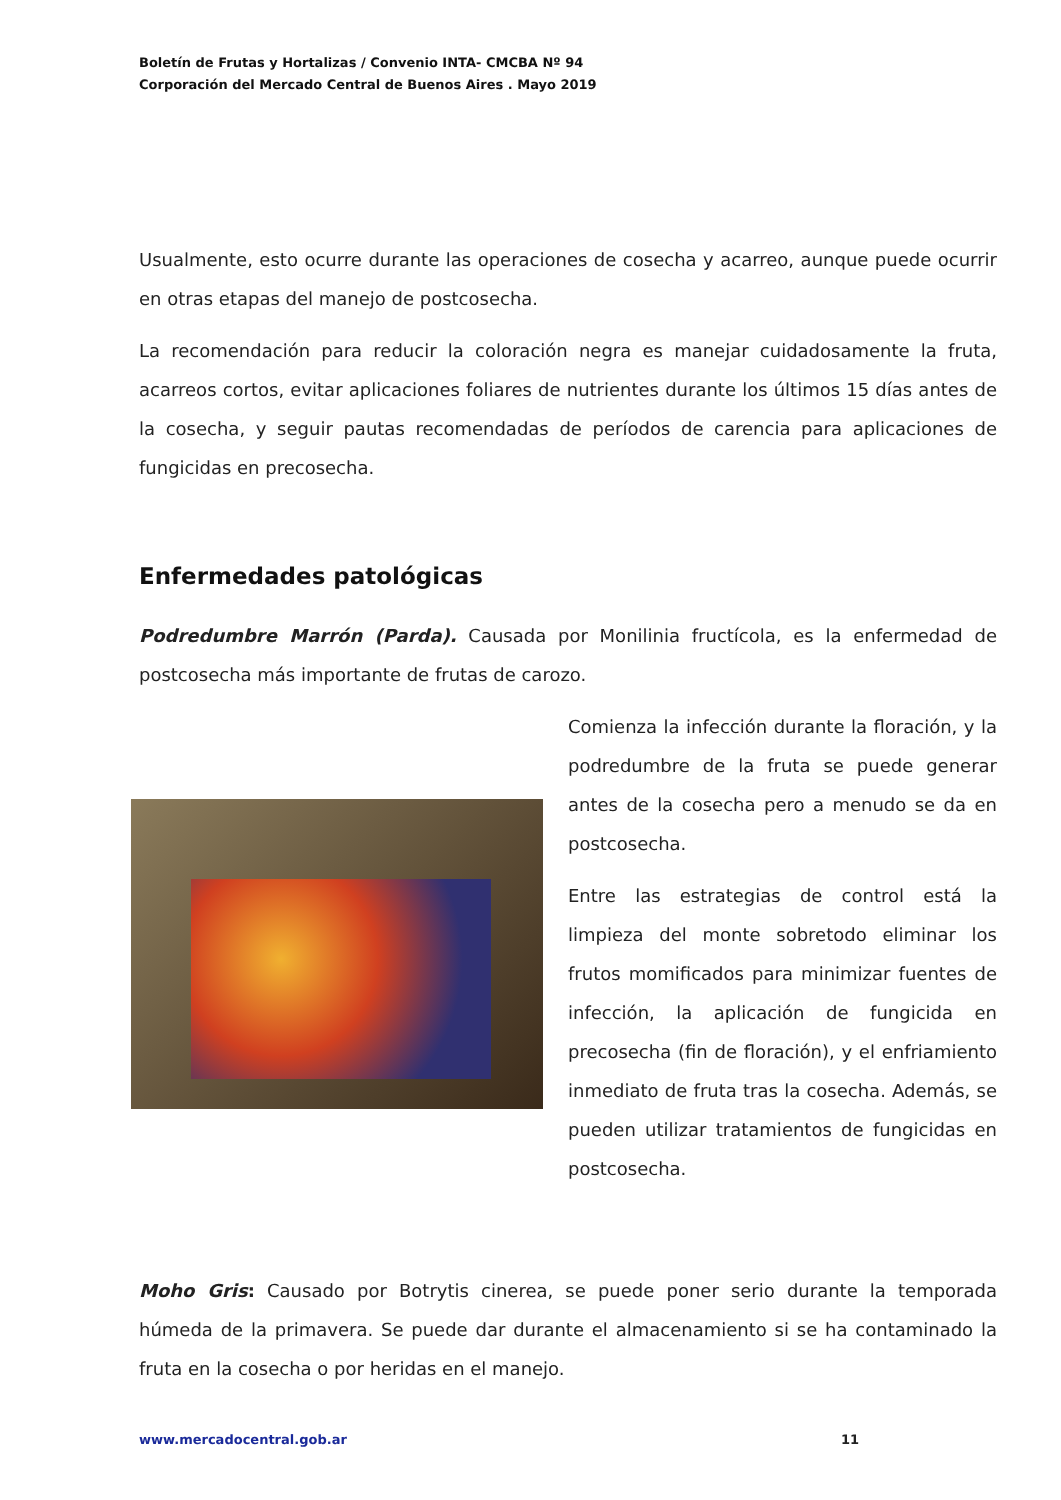Boletín de Frutas y Hortalizas / Convenio INTA- CMCBA Nº 94
Corporación del Mercado Central de Buenos Aires . Mayo 2019
Usualmente, esto ocurre durante las operaciones de cosecha y acarreo, aunque puede ocurrir en otras etapas del manejo de postcosecha.
La recomendación para reducir la coloración negra es manejar cuidadosamente la fruta, acarreos cortos, evitar aplicaciones foliares de nutrientes durante los últimos 15 días antes de la cosecha, y seguir pautas recomendadas de períodos de carencia para aplicaciones de fungicidas en precosecha.
Enfermedades patológicas
Podredumbre Marrón (Parda). Causada por Monilinia fructícola, es la enfermedad de postcosecha más importante de frutas de carozo.
Comienza la infección durante la floración, y la podredumbre de la fruta se puede generar antes de la cosecha pero a menudo se da en postcosecha.
Entre las estrategias de control está la limpieza del monte sobretodo eliminar los frutos momificados para minimizar fuentes de infección, la aplicación de fungicida en precosecha (fin de floración), y el enfriamiento inmediato de fruta tras la cosecha. Además, se pueden utilizar tratamientos de fungicidas en postcosecha.
Moho Gris: Causado por Botrytis cinerea, se puede poner serio durante la temporada húmeda de la primavera. Se puede dar durante el almacenamiento si se ha contaminado la fruta en la cosecha o por heridas en el manejo.
www.mercadocentral.gob.ar 11